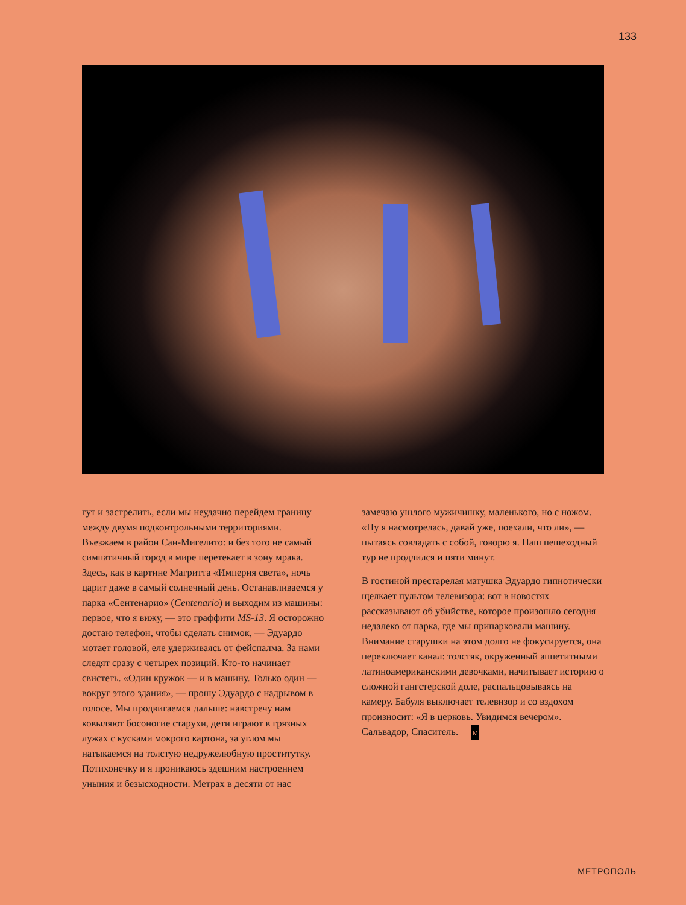133
гут и застрелить, если мы неудачно перейдем границу между двумя подконтрольными территориями. Въезжаем в район Сан-Мигелито: и без того не самый симпатичный город в мире перетекает в зону мрака. Здесь, как в картине Магритта «Империя света», ночь царит даже в самый солнечный день. Останавливаемся у парка «Сентенарио» (Centenario) и выходим из машины: первое, что я вижу, — это граффити MS-13. Я осторожно достаю телефон, чтобы сделать снимок, — Эдуардо мотает головой, еле удерживаясь от фейспалма. За нами следят сразу с четырех позиций. Кто-то начинает свистеть. «Один кружок — и в машину. Только один — вокруг этого здания», — прошу Эдуардо с надрывом в голосе. Мы продвигаемся дальше: навстречу нам ковыляют босоногие старухи, дети играют в грязных лужах с кусками мокрого картона, за углом мы натыкаемся на толстую недружелюбную проститутку. Потихонечку и я проникаюсь здешним настроением уныния и безысходности. Метрах в десяти от нас
замечаю ушлого мужичишку, маленького, но с ножом. «Ну я насмотрелась, давай уже, поехали, что ли», — пытаясь совладать с собой, говорю я. Наш пешеходный тур не продлился и пяти минут.
В гостиной престарелая матушка Эдуардо гипнотически щелкает пультом телевизора: вот в новостях рассказывают об убийстве, которое произошло сегодня недалеко от парка, где мы припарковали машину. Внимание старушки на этом долго не фокусируется, она переключает канал: толстяк, окруженный аппетитными латиноамериканскими девочками, начитывает историю о сложной гангстерской доле, распальцовываясь на камеру. Бабуля выключает телевизор и со вздохом произносит: «Я в церковь. Увидимся вечером». Сальвадор, Спаситель. M
МЕТРОПОЛЬ